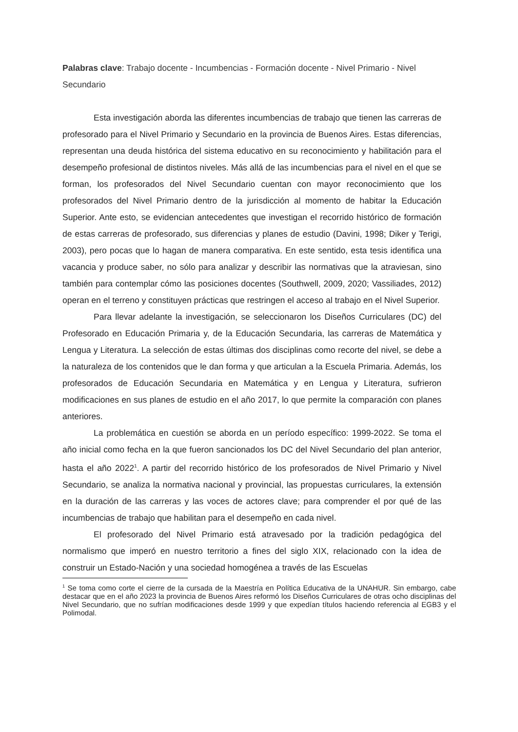Palabras clave: Trabajo docente - Incumbencias - Formación docente - Nivel Primario - Nivel Secundario
Esta investigación aborda las diferentes incumbencias de trabajo que tienen las carreras de profesorado para el Nivel Primario y Secundario en la provincia de Buenos Aires. Estas diferencias, representan una deuda histórica del sistema educativo en su reconocimiento y habilitación para el desempeño profesional de distintos niveles. Más allá de las incumbencias para el nivel en el que se forman, los profesorados del Nivel Secundario cuentan con mayor reconocimiento que los profesorados del Nivel Primario dentro de la jurisdicción al momento de habitar la Educación Superior. Ante esto, se evidencian antecedentes que investigan el recorrido histórico de formación de estas carreras de profesorado, sus diferencias y planes de estudio (Davini, 1998; Diker y Terigi, 2003), pero pocas que lo hagan de manera comparativa. En este sentido, esta tesis identifica una vacancia y produce saber, no sólo para analizar y describir las normativas que la atraviesan, sino también para contemplar cómo las posiciones docentes (Southwell, 2009, 2020; Vassiliades, 2012) operan en el terreno y constituyen prácticas que restringen el acceso al trabajo en el Nivel Superior.
Para llevar adelante la investigación, se seleccionaron los Diseños Curriculares (DC) del Profesorado en Educación Primaria y, de la Educación Secundaria, las carreras de Matemática y Lengua y Literatura. La selección de estas últimas dos disciplinas como recorte del nivel, se debe a la naturaleza de los contenidos que le dan forma y que articulan a la Escuela Primaria. Además, los profesorados de Educación Secundaria en Matemática y en Lengua y Literatura, sufrieron modificaciones en sus planes de estudio en el año 2017, lo que permite la comparación con planes anteriores.
La problemática en cuestión se aborda en un período específico: 1999-2022. Se toma el año inicial como fecha en la que fueron sancionados los DC del Nivel Secundario del plan anterior, hasta el año 2022<sup>1</sup>. A partir del recorrido histórico de los profesorados de Nivel Primario y Nivel Secundario, se analiza la normativa nacional y provincial, las propuestas curriculares, la extensión en la duración de las carreras y las voces de actores clave; para comprender el por qué de las incumbencias de trabajo que habilitan para el desempeño en cada nivel.
El profesorado del Nivel Primario está atravesado por la tradición pedagógica del normalismo que imperó en nuestro territorio a fines del siglo XIX, relacionado con la idea de construir un Estado-Nación y una sociedad homogénea a través de las Escuelas
<sup>1</sup> Se toma como corte el cierre de la cursada de la Maestría en Política Educativa de la UNAHUR. Sin embargo, cabe destacar que en el año 2023 la provincia de Buenos Aires reformó los Diseños Curriculares de otras ocho disciplinas del Nivel Secundario, que no sufrían modificaciones desde 1999 y que expedían títulos haciendo referencia al EGB3 y el Polimodal.